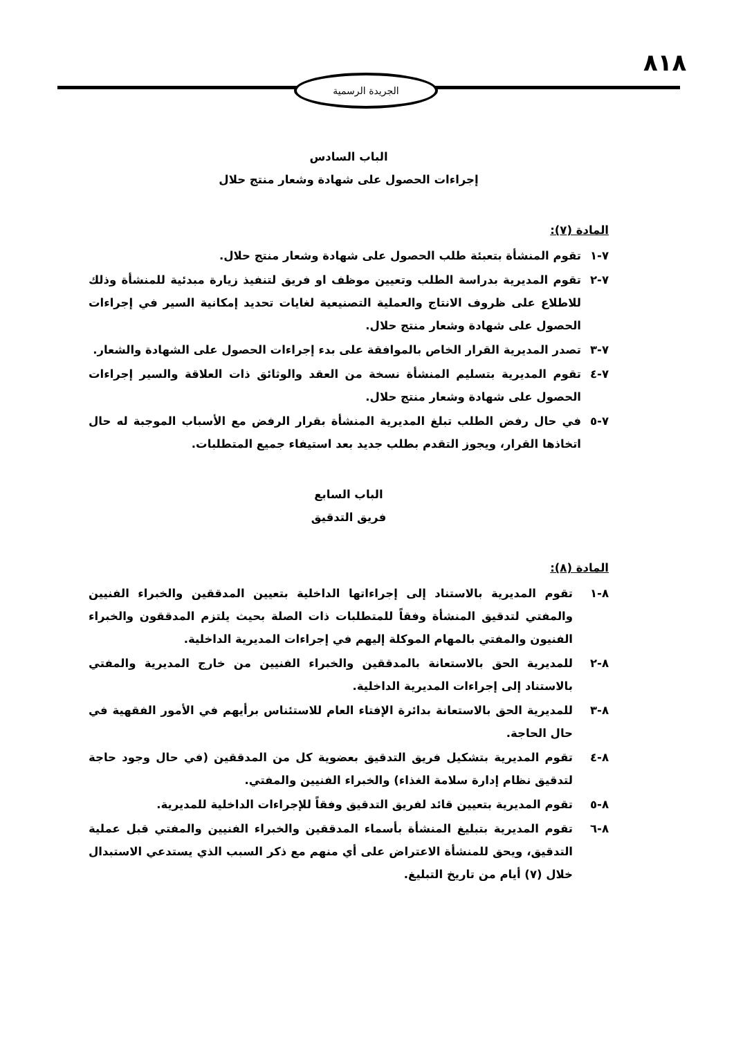٨١٨
الجريدة الرسمية
الباب السادس
إجراءات الحصول على شهادة وشعار منتج حلال
المادة (٧):
٧-١ تقوم المنشأة بتعبئة طلب الحصول على شهادة وشعار منتج حلال.
٧-٢ تقوم المديرية بدراسة الطلب وتعيين موظف او فريق لتنفيذ زيارة مبدئية للمنشأة وذلك للاطلاع على ظروف الانتاج والعملية التصنيعية لغايات تحديد إمكانية السير في إجراءات الحصول على شهادة وشعار منتج حلال.
٧-٣ تصدر المديرية القرار الخاص بالموافقة على بدء إجراءات الحصول على الشهادة والشعار.
٧-٤ تقوم المديرية بتسليم المنشأة نسخة من العقد والوثائق ذات العلاقة والسير إجراءات الحصول على شهادة وشعار منتج حلال.
٧-٥ في حال رفض الطلب تبلغ المديرية المنشأة بقرار الرفض مع الأسباب الموجبة له حال اتخاذها القرار، ويجوز التقدم بطلب جديد بعد استيفاء جميع المتطلبات.
الباب السابع
فريق التدقيق
المادة (٨):
٨-١ تقوم المديرية بالاستناد إلى إجراءاتها الداخلية بتعيين المدققين والخبراء الفنيين والمفتي لتدقيق المنشأة وفقاً للمتطلبات ذات الصلة بحيث يلتزم المدققون والخبراء الفنيون والمفتي بالمهام الموكلة إليهم في إجراءات المديرية الداخلية.
٨-٢ للمديرية الحق بالاستعانة بالمدققين والخبراء الفنيين من خارج المديرية والمفتي بالاستناد إلى إجراءات المديرية الداخلية.
٨-٣ للمديرية الحق بالاستعانة بدائرة الإفتاء العام للاستئناس برأيهم في الأمور الفقهية في حال الحاجة.
٨-٤ تقوم المديرية بتشكيل فريق التدقيق بعضوية كل من المدققين (في حال وجود حاجة لتدقيق نظام إدارة سلامة الغذاء) والخبراء الفنيين والمفتي.
٨-٥ تقوم المديرية بتعيين قائد لفريق التدقيق وفقاً للإجراءات الداخلية للمديرية.
٨-٦ تقوم المديرية بتبليغ المنشأة بأسماء المدققين والخبراء الفنيين والمفتي قبل عملية التدقيق، ويحق للمنشأة الاعتراض على أي منهم مع ذكر السبب الذي يستدعي الاستبدال خلال (٧) أيام من تاريخ التبليغ.